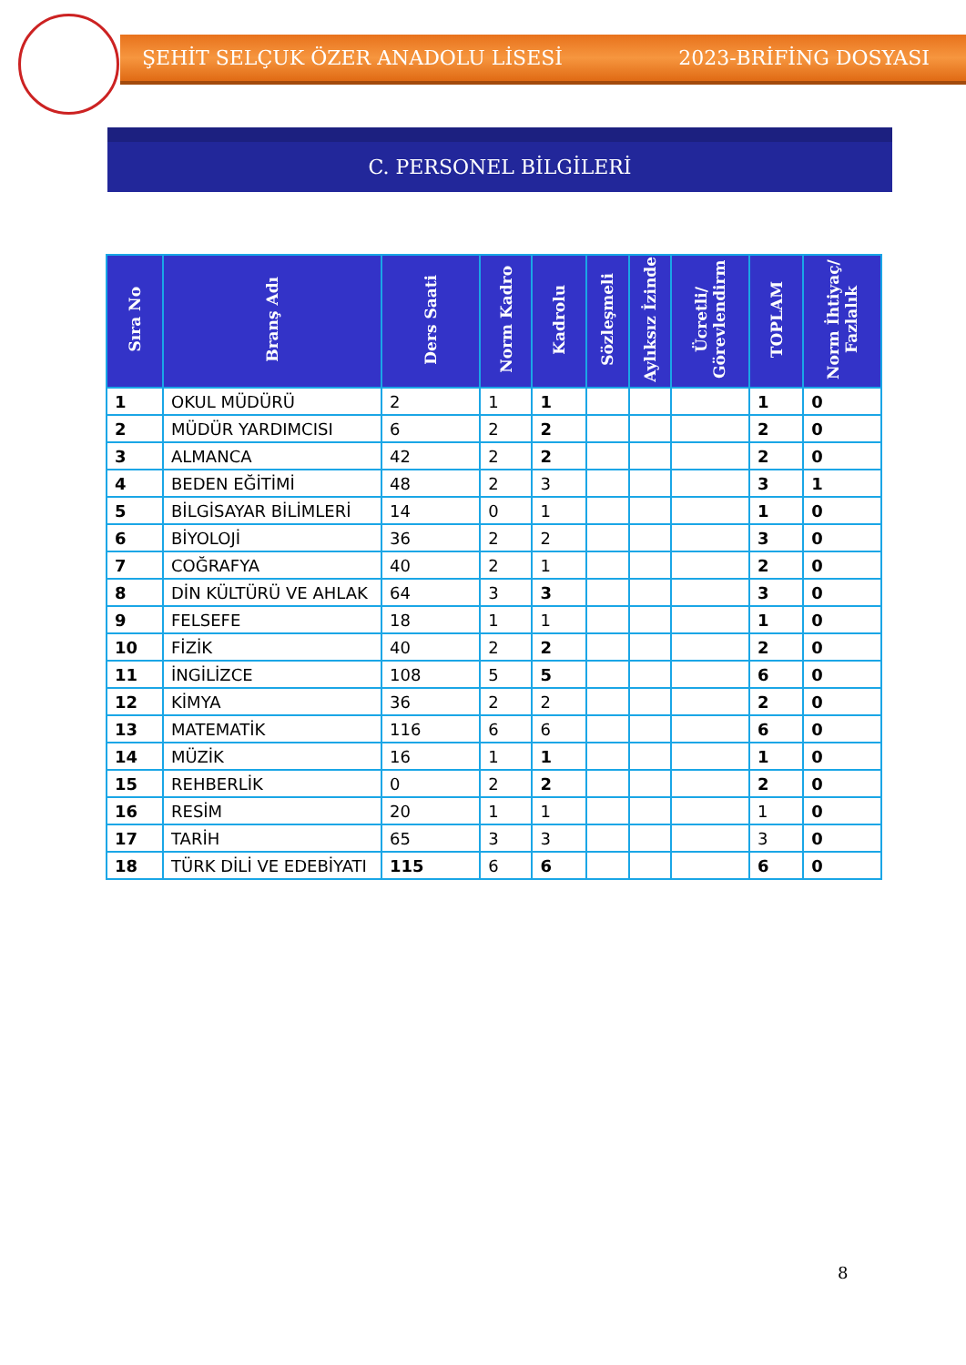ŞEHİT SELÇUK ÖZER ANADOLU LİSESİ 2023-BRİFİNG DOSYASI
C. PERSONEL BİLGİLERİ
| Sıra No | Branş Adı | Ders Saati | Norm Kadro | Kadrolu | Sözleşmeli | Aylıksız İzinde | Ücretli/ Görevlendirm | TOPLAM | Norm İhtiyaç/ Fazlalık |
| --- | --- | --- | --- | --- | --- | --- | --- | --- | --- |
| 1 | OKUL MÜDÜRÜ | 2 | 1 | 1 | | | | 1 | 0 |
| 2 | MÜDÜR YARDIMCISI | 6 | 2 | 2 | | | | 2 | 0 |
| 3 | ALMANCA | 42 | 2 | 2 | | | | 2 | 0 |
| 4 | BEDEN EĞİTİMİ | 48 | 2 | 3 | | | | 3 | 1 |
| 5 | BİLGİSAYAR BİLİMLERİ | 14 | 0 | 1 | | | | 1 | 0 |
| 6 | BİYOLOJİ | 36 | 2 | 2 | | | | 3 | 0 |
| 7 | COĞRAFYA | 40 | 2 | 1 | | | | 2 | 0 |
| 8 | DİN KÜLTÜRÜ VE AHLAK | 64 | 3 | 3 | | | | 3 | 0 |
| 9 | FELSEFE | 18 | 1 | 1 | | | | 1 | 0 |
| 10 | FİZİK | 40 | 2 | 2 | | | | 2 | 0 |
| 11 | İNGİLİZCE | 108 | 5 | 5 | | | | 6 | 0 |
| 12 | KİMYA | 36 | 2 | 2 | | | | 2 | 0 |
| 13 | MATEMATİK | 116 | 6 | 6 | | | | 6 | 0 |
| 14 | MÜZİK | 16 | 1 | 1 | | | | 1 | 0 |
| 15 | REHBERLİK | 0 | 2 | 2 | | | | 2 | 0 |
| 16 | RESİM | 20 | 1 | 1 | | | | 1 | 0 |
| 17 | TARİH | 65 | 3 | 3 | | | | 3 | 0 |
| 18 | TÜRK DİLİ VE EDEBİYATI | 115 | 6 | 6 | | | | 6 | 0 |
8